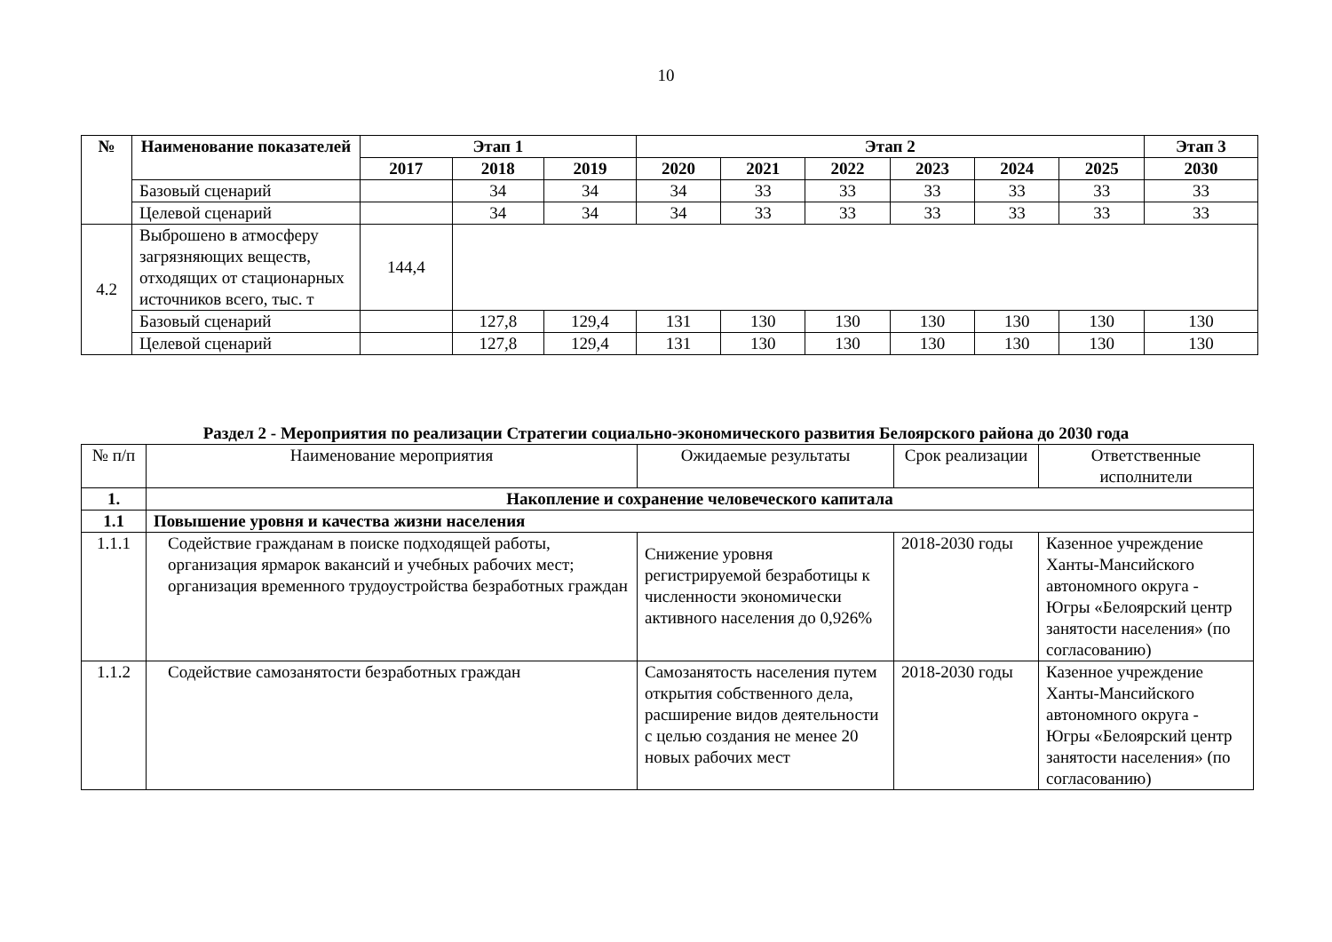10
| № | Наименование показателей | Этап 1 | | | Этап 2 | | | | | | Этап 3 |
| --- | --- | --- | --- | --- | --- | --- | --- | --- | --- | --- | --- |
| | | 2017 | 2018 | 2019 | 2020 | 2021 | 2022 | 2023 | 2024 | 2025 | 2030 |
| | Базовый сценарий | | 34 | 34 | 34 | 33 | 33 | 33 | 33 | 33 | 33 |
| | Целевой сценарий | | 34 | 34 | 34 | 33 | 33 | 33 | 33 | 33 | 33 |
| 4.2 | Выброшено в атмосферу загрязняющих веществ, отходящих от стационарных источников всего, тыс. т | 144,4 | | | | | | | | | |
| | Базовый сценарий | | 127,8 | 129,4 | 131 | 130 | 130 | 130 | 130 | 130 | 130 |
| | Целевой сценарий | | 127,8 | 129,4 | 131 | 130 | 130 | 130 | 130 | 130 | 130 |
Раздел 2 - Мероприятия по реализации Стратегии социально-экономического развития Белоярского района до 2030 года
| № п/п | Наименование мероприятия | Ожидаемые результаты | Срок реализации | Ответственные исполнители |
| 1. | Накопление и сохранение человеческого капитала | | | |
| 1.1 | Повышение уровня и качества жизни населения | | | |
| 1.1.1 | Содействие гражданам в поиске подходящей работы, организация ярмарок вакансий и учебных рабочих мест; организация временного трудоустройства безработных граждан | Снижение уровня регистрируемой безработицы к численности экономически активного населения до 0,926% | 2018-2030 годы | Казенное учреждение Ханты-Мансийского автономного округа - Югры «Белоярский центр занятости населения» (по согласованию) |
| 1.1.2 | Содействие самозанятости безработных граждан | Самозанятость населения путем открытия собственного дела, расширение видов деятельности с целью создания не менее 20 новых рабочих мест | 2018-2030 годы | Казенное учреждение Ханты-Мансийского автономного округа - Югры «Белоярский центр занятости населения» (по согласованию) |